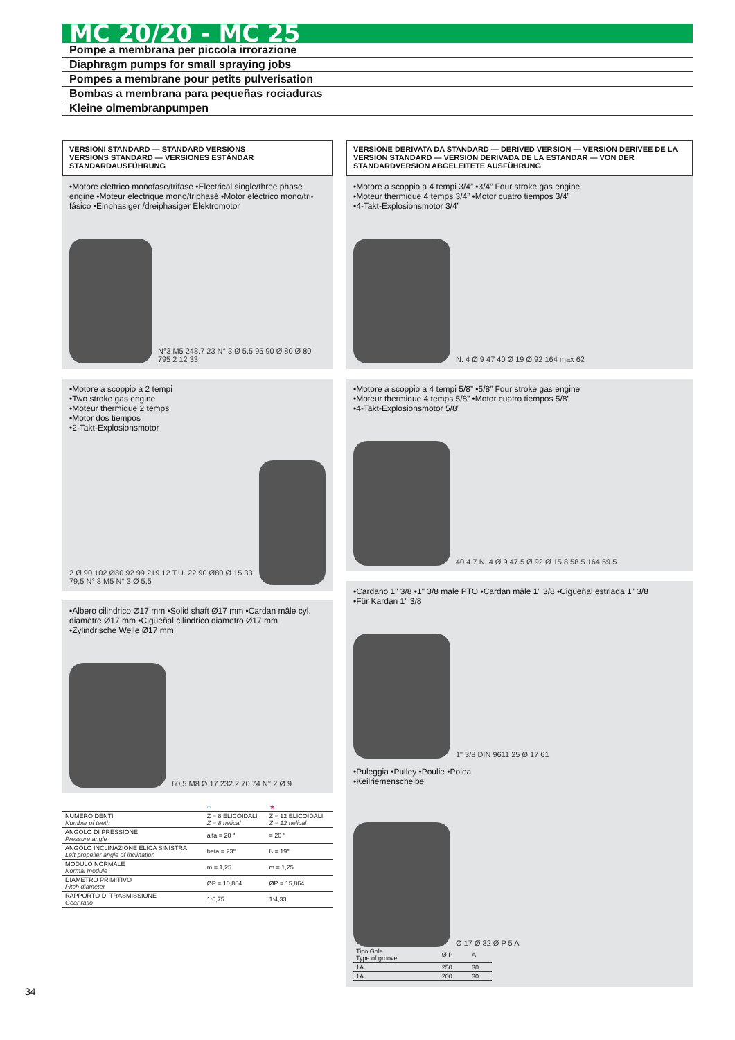MC 20/20 - MC 25
Pompe a membrana per piccola irrorazione
Diaphragm pumps for small spraying jobs
Pompes a membrane pour petits pulverisation
Bombas a membrana para pequeñas rociaduras
Kleine olmembranpumpen
VERSIONI STANDARD — STANDARD VERSIONS
VERSIONS STANDARD — VERSIONES ESTÁNDAR
STANDARDAUSFÜHRUNG
•Motore elettrico monofase/trifase •Electrical single/three phase engine •Moteur électrique mono/triphasé •Motor eléctrico mono/tri-fásico •Einphasiger /dreiphasiger Elektromotor
N°3 M5 248.7 23 N° 3 Ø 5.5 95 90 Ø 80 Ø 80 795 2 12 33
•Motore a scoppio a 2 tempi
•Two stroke gas engine
•Moteur thermique 2 temps
•Motor dos tiempos
•2-Takt-Explosionsmotor
2 Ø 90 102 Ø80 92 99 219 12 T.U. 22 90 Ø80 Ø 15 33 79,5 N° 3 M5 N° 3 Ø 5,5
•Albero cilindrico Ø17 mm •Solid shaft Ø17 mm •Cardan mâle cyl. diamètre Ø17 mm •Cigüeñal cilíndrico diametro Ø17 mm •Zylindrische Welle Ø17 mm
60,5 M8 Ø 17 232.2 70 74 N° 2 Ø 9
| | ○ | ★ |
| NUMERO DENTI Number of teeth | Z = 8 ELICOIDALI Z = 8 helical | Z = 12 ELICOIDALI Z = 12 helical |
| ANGOLO DI PRESSIONE Pressure angle | alfa = 20 ° | = 20 ° |
| ANGOLO INCLINAZIONE ELICA SINISTRA Left propeller angle of inclination | beta = 23° | ß = 19° |
| MODULO NORMALE Normal module | m = 1,25 | m = 1,25 |
| DIAMETRO PRIMITIVO Pitch diameter | ØP = 10,864 | ØP = 15,864 |
| RAPPORTO DI TRASMISSIONE Gear ratio | 1:6,75 | 1:4,33 |
VERSIONE DERIVATA DA STANDARD — DERIVED VERSION — VERSION DERIVEE DE LA VERSION STANDARD — VERSION DERIVADA DE LA ESTANDAR — VON DER STANDARDVERSION ABGELEITETE AUSFÜHRUNG
•Motore a scoppio a 4 tempi 3/4” •3/4” Four stroke gas engine
•Moteur thermique 4 temps 3/4” •Motor cuatro tiempos 3/4”
•4-Takt-Explosionsmotor 3/4”
N. 4 Ø 9 47 40 Ø 19 Ø 92 164 max 62
•Motore a scoppio a 4 tempi 5/8” •5/8” Four stroke gas engine
•Moteur thermique 4 temps 5/8” •Motor cuatro tiempos 5/8”
•4-Takt-Explosionsmotor 5/8”
40 4.7 N. 4 Ø 9 47.5 Ø 92 Ø 15.8 58.5 164 59.5
•Cardano 1" 3/8 •1" 3/8 male PTO •Cardan mâle 1" 3/8 •Cigüeñal estriada 1" 3/8
•Für Kardan 1" 3/8
1" 3/8 DIN 9611 25 Ø 17 61
•Puleggia •Pulley •Poulie •Polea
•Keilriemenscheibe
Ø 17 Ø 32 Ø P 5 A
| Tipo Gole Type of groove | Ø P | A |
| 1A | 250 | 30 |
| 1A | 200 | 30 |
34